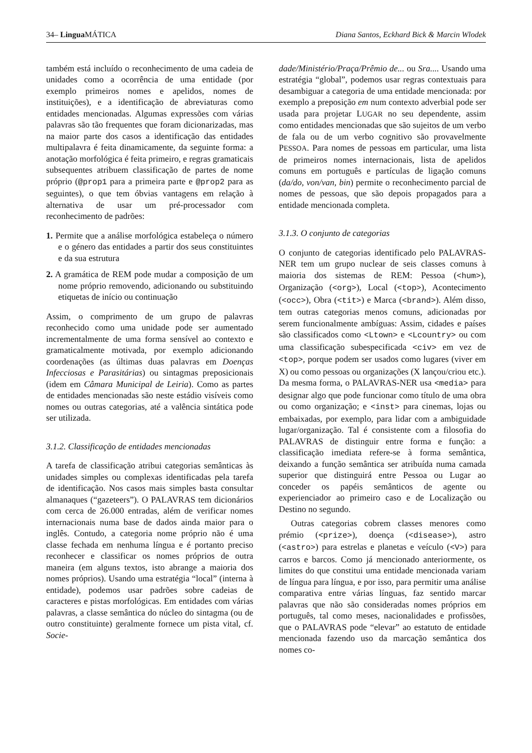34– Lingua MÁTICA Diana Santos, Eckhard Bick & Marcin Wlodek
também está incluído o reconhecimento de uma cadeia de unidades como a ocorrência de uma entidade (por exemplo primeiros nomes e apelidos, nomes de instituições), e a identificação de abreviaturas como entidades mencionadas. Algumas expressões com várias palavras são tão frequentes que foram dicionarizadas, mas na maior parte dos casos a identificação das entidades multipalavra é feita dinamicamente, da seguinte forma: a anotação morfológica é feita primeiro, e regras gramaticais subsequentes atribuem classificação de partes de nome próprio (@prop1 para a primeira parte e @prop2 para as seguintes), o que tem óbvias vantagens em relação à alternativa de usar um pré-processador com reconhecimento de padrões:
1. Permite que a análise morfológica estabeleça o número e o género das entidades a partir dos seus constituintes e da sua estrutura
2. A gramática de REM pode mudar a composição de um nome próprio removendo, adicionando ou substituindo etiquetas de início ou continuação
Assim, o comprimento de um grupo de palavras reconhecido como uma unidade pode ser aumentado incrementalmente de uma forma sensível ao contexto e gramaticalmente motivada, por exemplo adicionando coordenações (as últimas duas palavras em Doenças Infecciosas e Parasitárias) ou sintagmas preposicionais (idem em Câmara Municipal de Leiria). Como as partes de entidades mencionadas são neste estádio visíveis como nomes ou outras categorias, até a valência sintática pode ser utilizada.
3.1.2. Classificação de entidades mencionadas
A tarefa de classificação atribui categorias semânticas às unidades simples ou complexas identificadas pela tarefa de identificação. Nos casos mais simples basta consultar almanaques (“gazeteers”). O PALAVRAS tem dicionários com cerca de 26.000 entradas, além de verificar nomes internacionais numa base de dados ainda maior para o inglês. Contudo, a categoria nome próprio não é uma classe fechada em nenhuma língua e é portanto preciso reconhecer e classificar os nomes próprios de outra maneira (em alguns textos, isto abrange a maioria dos nomes próprios). Usando uma estratégia “local” (interna à entidade), podemos usar padrões sobre cadeias de caracteres e pistas morfológicas. Em entidades com várias palavras, a classe semântica do núcleo do sintagma (ou de outro constituinte) geralmente fornece um pista vital, cf. Socie-
dade/Ministério/Praça/Prêmio de... ou Sra.... Usando uma estratégia “global”, podemos usar regras contextuais para desambiguar a categoria de uma entidade mencionada: por exemplo a preposição em num contexto adverbial pode ser usada para projetar LUGAR no seu dependente, assim como entidades mencionadas que são sujeitos de um verbo de fala ou de um verbo cognitivo são provavelmente PESSOA. Para nomes de pessoas em particular, uma lista de primeiros nomes internacionais, lista de apelidos comuns em português e partículas de ligação comuns (da/do, von/van, bin) permite o reconhecimento parcial de nomes de pessoas, que são depois propagados para a entidade mencionada completa.
3.1.3. O conjunto de categorias
O conjunto de categorias identificado pelo PALAVRAS-NER tem um grupo nuclear de seis classes comuns à maioria dos sistemas de REM: Pessoa (<hum>), Organização (<org>), Local (<top>), Acontecimento (<occ>), Obra (<tit>) e Marca (<brand>). Além disso, tem outras categorias menos comuns, adicionadas por serem funcionalmente ambíguas: Assim, cidades e países são classificados como <Ltown> e <Lcountry> ou com uma classificação subespecificada <civ> em vez de <top>, porque podem ser usados como lugares (viver em X) ou como pessoas ou organizações (X lançou/criou etc.). Da mesma forma, o PALAVRAS-NER usa <media> para designar algo que pode funcionar como título de uma obra ou como organização; e <inst> para cinemas, lojas ou embaixadas, por exemplo, para lidar com a ambiguidade lugar/organização. Tal é consistente com a filosofia do PALAVRAS de distinguir entre forma e função: a classificação imediata refere-se à forma semântica, deixando a função semântica ser atribuída numa camada superior que distinguirá entre Pessoa ou Lugar ao conceder os papéis semânticos de agente ou experienciador ao primeiro caso e de Localização ou Destino no segundo.
Outras categorias cobrem classes menores como prémio (<prize>), doença (<disease>), astro (<astro>) para estrelas e planetas e veículo (<V>) para carros e barcos. Como já mencionado anteriormente, os limites do que constitui uma entidade mencionada variam de língua para língua, e por isso, para permitir uma análise comparativa entre várias línguas, faz sentido marcar palavras que não são consideradas nomes próprios em português, tal como meses, nacionalidades e profissões, que o PALAVRAS pode “elevar” ao estatuto de entidade mencionada fazendo uso da marcação semântica dos nomes co-